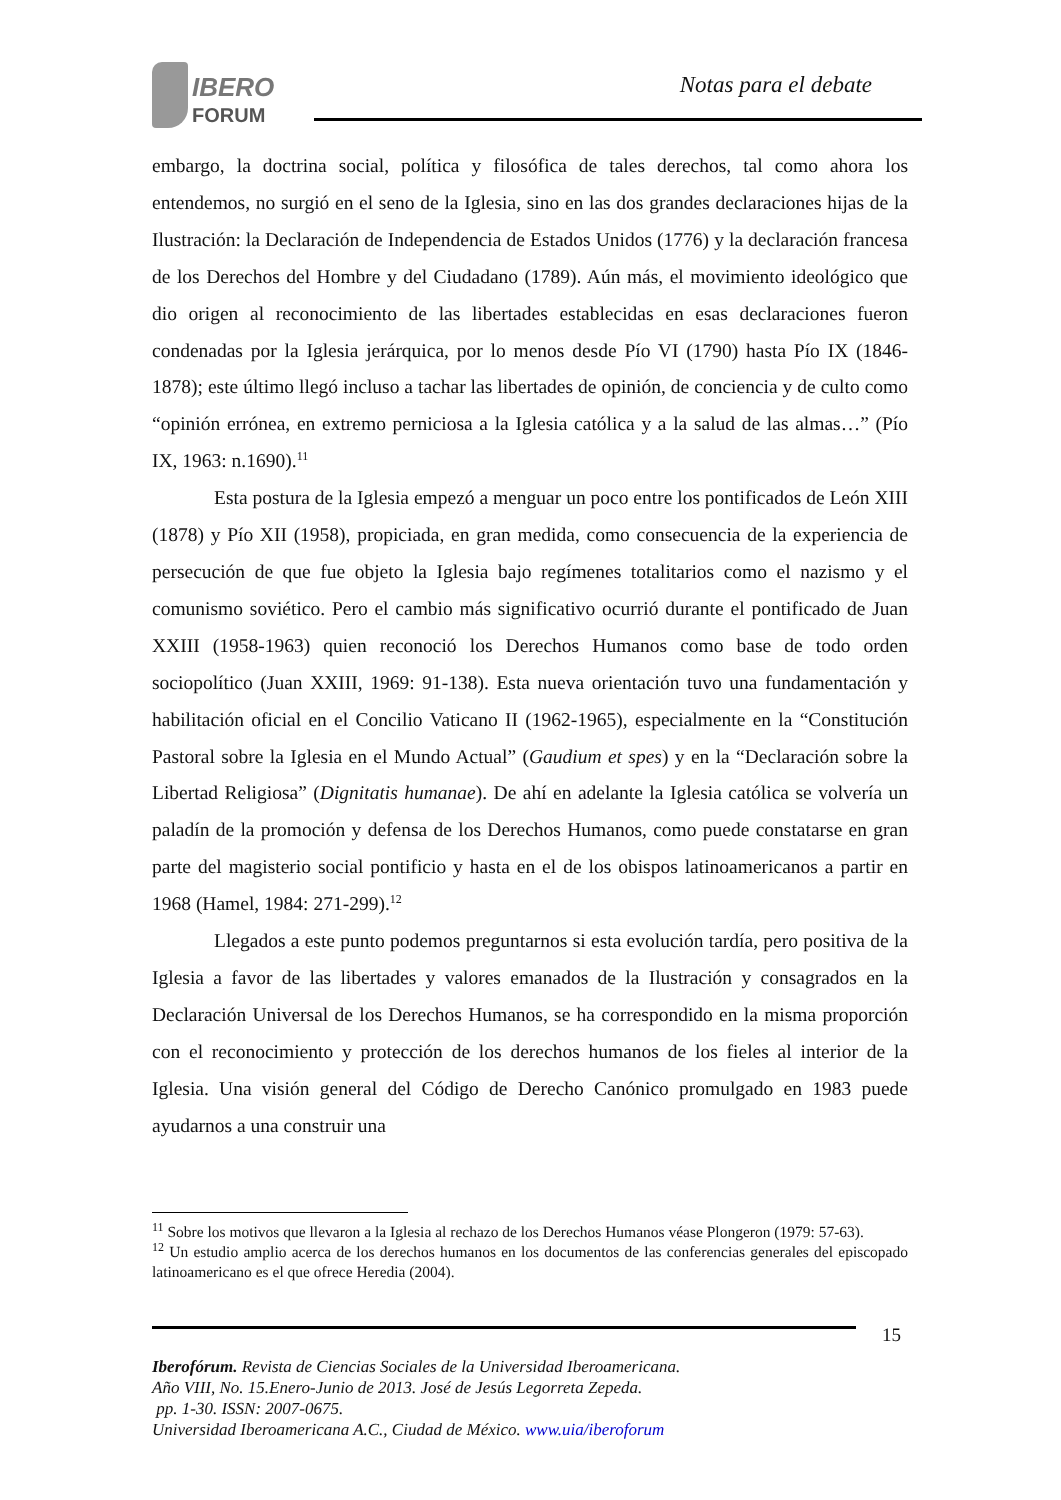IBERO
FORUM
Notas para el debate
embargo, la doctrina social, política y filosófica de tales derechos, tal como ahora los entendemos, no surgió en el seno de la Iglesia, sino en las dos grandes declaraciones hijas de la Ilustración: la Declaración de Independencia de Estados Unidos (1776) y la declaración francesa de los Derechos del Hombre y del Ciudadano (1789). Aún más, el movimiento ideológico que dio origen al reconocimiento de las libertades establecidas en esas declaraciones fueron condenadas por la Iglesia jerárquica, por lo menos desde Pío VI (1790) hasta Pío IX (1846-1878); este último llegó incluso a tachar las libertades de opinión, de conciencia y de culto como “opinión errónea, en extremo perniciosa a la Iglesia católica y a la salud de las almas…” (Pío IX, 1963: n.1690).<sup>11</sup>
Esta postura de la Iglesia empezó a menguar un poco entre los pontificados de León XIII (1878) y Pío XII (1958), propiciada, en gran medida, como consecuencia de la experiencia de persecución de que fue objeto la Iglesia bajo regímenes totalitarios como el nazismo y el comunismo soviético. Pero el cambio más significativo ocurrió durante el pontificado de Juan XXIII (1958-1963) quien reconoció los Derechos Humanos como base de todo orden sociopolítico (Juan XXIII, 1969: 91-138). Esta nueva orientación tuvo una fundamentación y habilitación oficial en el Concilio Vaticano II (1962-1965), especialmente en la “Constitución Pastoral sobre la Iglesia en el Mundo Actual” (Gaudium et spes) y en la “Declaración sobre la Libertad Religiosa” (Dignitatis humanae). De ahí en adelante la Iglesia católica se volvería un paladín de la promoción y defensa de los Derechos Humanos, como puede constatarse en gran parte del magisterio social pontificio y hasta en el de los obispos latinoamericanos a partir en 1968 (Hamel, 1984: 271-299).<sup>12</sup>
Llegados a este punto podemos preguntarnos si esta evolución tardía, pero positiva de la Iglesia a favor de las libertades y valores emanados de la Ilustración y consagrados en la Declaración Universal de los Derechos Humanos, se ha correspondido en la misma proporción con el reconocimiento y protección de los derechos humanos de los fieles al interior de la Iglesia. Una visión general del Código de Derecho Canónico promulgado en 1983 puede ayudarnos a una construir una
<sup>11</sup> Sobre los motivos que llevaron a la Iglesia al rechazo de los Derechos Humanos véase Plongeron (1979: 57-63).
<sup>12</sup> Un estudio amplio acerca de los derechos humanos en los documentos de las conferencias generales del episcopado latinoamericano es el que ofrece Heredia (2004).
15
Iberofórum. Revista de Ciencias Sociales de la Universidad Iberoamericana.
Año VIII, No. 15.Enero-Junio de 2013. José de Jesús Legorreta Zepeda.
pp. 1-30. ISSN: 2007-0675.
Universidad Iberoamericana A.C., Ciudad de México. www.uia/iberoforum